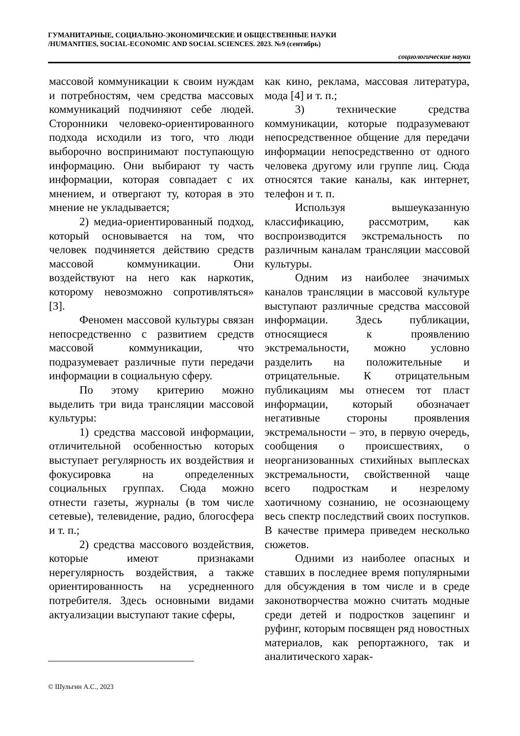ГУМАНИТАРНЫЕ, СОЦИАЛЬНО-ЭКОНОМИЧЕСКИЕ И ОБЩЕСТВЕННЫЕ НАУКИ
/HUMANITIES, SOCIAL-ECONOMIC AND SOCIAL SCIENCES. 2023. №9 (сентябрь)
социологические науки
массовой коммуникации к своим нуждам и потребностям, чем средства массовых коммуникаций подчиняют себе людей. Сторонники человеко-ориентированного подхода исходили из того, что люди выборочно воспринимают поступающую информацию. Они выбирают ту часть информации, которая совпадает с их мнением, и отвергают ту, которая в это мнение не укладывается;
2) медиа-ориентированный подход, который основывается на том, что человек подчиняется действию средств массовой коммуникации. Они воздействуют на него как наркотик, которому невозможно сопротивляться» [3].
Феномен массовой культуры связан непосредственно с развитием средств массовой коммуникации, что подразумевает различные пути передачи информации в социальную сферу.
По этому критерию можно выделить три вида трансляции массовой культуры:
1) средства массовой информации, отличительной особенностью которых выступает регулярность их воздействия и фокусировка на определенных социальных группах. Сюда можно отнести газеты, журналы (в том числе сетевые), телевидение, радио, блогосфера и т. п.;
2) средства массового воздействия, которые имеют признаками нерегулярность воздействия, а также ориентированность на усредненного потребителя. Здесь основными видами актуализации выступают такие сферы,
как кино, реклама, массовая литература, мода [4] и т. п.;
3) технические средства коммуникации, которые подразумевают непосредственное общение для передачи информации непосредственно от одного человека другому или группе лиц. Сюда относятся такие каналы, как интернет, телефон и т. п.
Используя вышеуказанную классификацию, рассмотрим, как воспроизводится экстремальность по различным каналам трансляции массовой культуры.
Одним из наиболее значимых каналов трансляции в массовой культуре выступают различные средства массовой информации. Здесь публикации, относящиеся к проявлению экстремальности, можно условно разделить на положительные и отрицательные. К отрицательным публикациям мы отнесем тот пласт информации, который обозначает негативные стороны проявления экстремальности – это, в первую очередь, сообщения о происшествиях, о неорганизованных стихийных выплесках экстремальности, свойственной чаще всего подросткам и незрелому хаотичному сознанию, не осознающему весь спектр последствий своих поступков. В качестве примера приведем несколько сюжетов.
Одними из наиболее опасных и ставших в последнее время популярными для обсуждения в том числе и в среде законотворчества можно считать модные среди детей и подростков зацепинг и руфинг, которым посвящен ряд новостных материалов, как репортажного, так и аналитического харак-
© Шульгин А.С., 2023